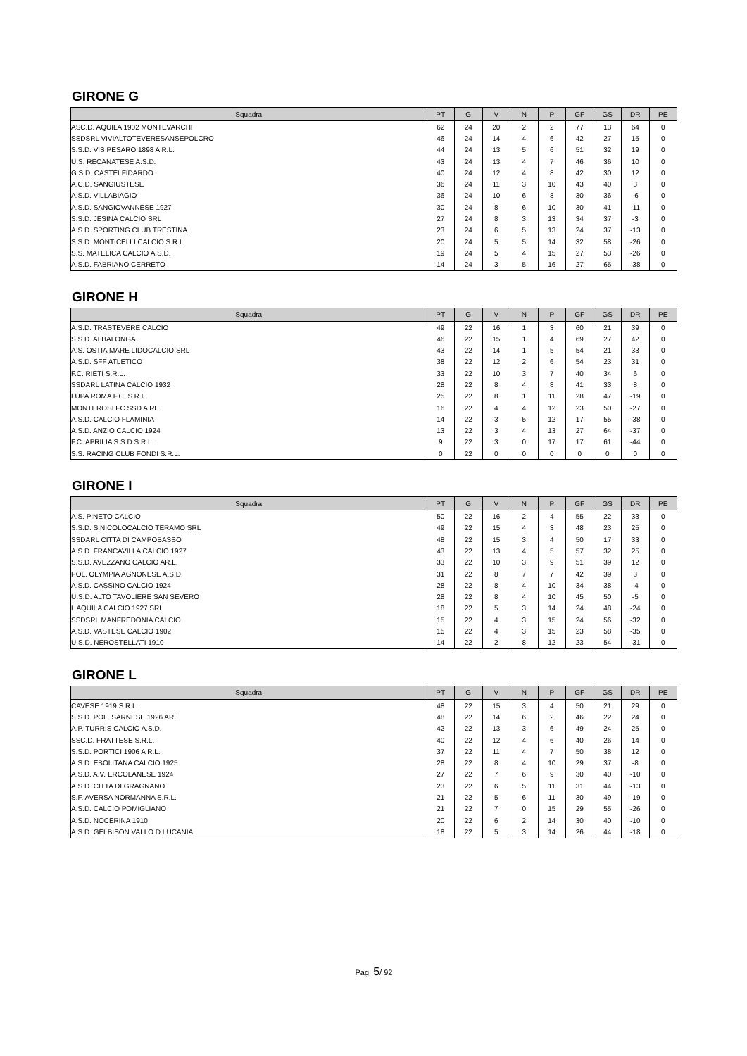GIRONE G
| Squadra | PT | G | V | N | P | GF | GS | DR | PE |
| --- | --- | --- | --- | --- | --- | --- | --- | --- | --- |
| ASC.D. AQUILA 1902 MONTEVARCHI | 62 | 24 | 20 | 2 | 2 | 77 | 13 | 64 | 0 |
| SSDSRL VIVIALTOTEVERESANSEPOLCRO | 46 | 24 | 14 | 4 | 6 | 42 | 27 | 15 | 0 |
| S.S.D. VIS PESARO 1898 A R.L. | 44 | 24 | 13 | 5 | 6 | 51 | 32 | 19 | 0 |
| U.S. RECANATESE A.S.D. | 43 | 24 | 13 | 4 | 7 | 46 | 36 | 10 | 0 |
| G.S.D. CASTELFIDARDO | 40 | 24 | 12 | 4 | 8 | 42 | 30 | 12 | 0 |
| A.C.D. SANGIUSTESE | 36 | 24 | 11 | 3 | 10 | 43 | 40 | 3 | 0 |
| A.S.D. VILLABIAGIO | 36 | 24 | 10 | 6 | 8 | 30 | 36 | -6 | 0 |
| A.S.D. SANGIOVANNESE 1927 | 30 | 24 | 8 | 6 | 10 | 30 | 41 | -11 | 0 |
| S.S.D. JESINA CALCIO SRL | 27 | 24 | 8 | 3 | 13 | 34 | 37 | -3 | 0 |
| A.S.D. SPORTING CLUB TRESTINA | 23 | 24 | 6 | 5 | 13 | 24 | 37 | -13 | 0 |
| S.S.D. MONTICELLI CALCIO S.R.L. | 20 | 24 | 5 | 5 | 14 | 32 | 58 | -26 | 0 |
| S.S. MATELICA CALCIO A.S.D. | 19 | 24 | 5 | 4 | 15 | 27 | 53 | -26 | 0 |
| A.S.D. FABRIANO CERRETO | 14 | 24 | 3 | 5 | 16 | 27 | 65 | -38 | 0 |
GIRONE H
| Squadra | PT | G | V | N | P | GF | GS | DR | PE |
| --- | --- | --- | --- | --- | --- | --- | --- | --- | --- |
| A.S.D. TRASTEVERE CALCIO | 49 | 22 | 16 | 1 | 3 | 60 | 21 | 39 | 0 |
| S.S.D. ALBALONGA | 46 | 22 | 15 | 1 | 4 | 69 | 27 | 42 | 0 |
| A.S. OSTIA MARE LIDOCALCIO SRL | 43 | 22 | 14 | 1 | 5 | 54 | 21 | 33 | 0 |
| A.S.D. SFF ATLETICO | 38 | 22 | 12 | 2 | 6 | 54 | 23 | 31 | 0 |
| F.C. RIETI S.R.L. | 33 | 22 | 10 | 3 | 7 | 40 | 34 | 6 | 0 |
| SSDARL LATINA CALCIO 1932 | 28 | 22 | 8 | 4 | 8 | 41 | 33 | 8 | 0 |
| LUPA ROMA F.C. S.R.L. | 25 | 22 | 8 | 1 | 11 | 28 | 47 | -19 | 0 |
| MONTEROSI FC SSD A RL. | 16 | 22 | 4 | 4 | 12 | 23 | 50 | -27 | 0 |
| A.S.D. CALCIO FLAMINIA | 14 | 22 | 3 | 5 | 12 | 17 | 55 | -38 | 0 |
| A.S.D. ANZIO CALCIO 1924 | 13 | 22 | 3 | 4 | 13 | 27 | 64 | -37 | 0 |
| F.C. APRILIA S.S.D.S.R.L. | 9 | 22 | 3 | 0 | 17 | 17 | 61 | -44 | 0 |
| S.S. RACING CLUB FONDI S.R.L. | 0 | 22 | 0 | 0 | 0 | 0 | 0 | 0 | 0 |
GIRONE I
| Squadra | PT | G | V | N | P | GF | GS | DR | PE |
| --- | --- | --- | --- | --- | --- | --- | --- | --- | --- |
| A.S. PINETO CALCIO | 50 | 22 | 16 | 2 | 4 | 55 | 22 | 33 | 0 |
| S.S.D. S.NICOLOCALCIO TERAMO SRL | 49 | 22 | 15 | 4 | 3 | 48 | 23 | 25 | 0 |
| SSDARL CITTA DI CAMPOBASSO | 48 | 22 | 15 | 3 | 4 | 50 | 17 | 33 | 0 |
| A.S.D. FRANCAVILLA CALCIO 1927 | 43 | 22 | 13 | 4 | 5 | 57 | 32 | 25 | 0 |
| S.S.D. AVEZZANO CALCIO AR.L. | 33 | 22 | 10 | 3 | 9 | 51 | 39 | 12 | 0 |
| POL. OLYMPIA AGNONESE A.S.D. | 31 | 22 | 8 | 7 | 7 | 42 | 39 | 3 | 0 |
| A.S.D. CASSINO CALCIO 1924 | 28 | 22 | 8 | 4 | 10 | 34 | 38 | -4 | 0 |
| U.S.D. ALTO TAVOLIERE SAN SEVERO | 28 | 22 | 8 | 4 | 10 | 45 | 50 | -5 | 0 |
| L AQUILA CALCIO 1927 SRL | 18 | 22 | 5 | 3 | 14 | 24 | 48 | -24 | 0 |
| SSDSRL MANFREDONIA CALCIO | 15 | 22 | 4 | 3 | 15 | 24 | 56 | -32 | 0 |
| A.S.D. VASTESE CALCIO 1902 | 15 | 22 | 4 | 3 | 15 | 23 | 58 | -35 | 0 |
| U.S.D. NEROSTELLATI 1910 | 14 | 22 | 2 | 8 | 12 | 23 | 54 | -31 | 0 |
GIRONE L
| Squadra | PT | G | V | N | P | GF | GS | DR | PE |
| --- | --- | --- | --- | --- | --- | --- | --- | --- | --- |
| CAVESE 1919 S.R.L. | 48 | 22 | 15 | 3 | 4 | 50 | 21 | 29 | 0 |
| S.S.D. POL. SARNESE 1926 ARL | 48 | 22 | 14 | 6 | 2 | 46 | 22 | 24 | 0 |
| A.P. TURRIS CALCIO A.S.D. | 42 | 22 | 13 | 3 | 6 | 49 | 24 | 25 | 0 |
| SSC.D. FRATTESE S.R.L. | 40 | 22 | 12 | 4 | 6 | 40 | 26 | 14 | 0 |
| S.S.D. PORTICI 1906 A R.L. | 37 | 22 | 11 | 4 | 7 | 50 | 38 | 12 | 0 |
| A.S.D. EBOLITANA CALCIO 1925 | 28 | 22 | 8 | 4 | 10 | 29 | 37 | -8 | 0 |
| A.S.D. A.V. ERCOLANESE 1924 | 27 | 22 | 7 | 6 | 9 | 30 | 40 | -10 | 0 |
| A.S.D. CITTA DI GRAGNANO | 23 | 22 | 6 | 5 | 11 | 31 | 44 | -13 | 0 |
| S.F. AVERSA NORMANNA S.R.L. | 21 | 22 | 5 | 6 | 11 | 30 | 49 | -19 | 0 |
| A.S.D. CALCIO POMIGLIANO | 21 | 22 | 7 | 0 | 15 | 29 | 55 | -26 | 0 |
| A.S.D. NOCERINA 1910 | 20 | 22 | 6 | 2 | 14 | 30 | 40 | -10 | 0 |
| A.S.D. GELBISON VALLO D.LUCANIA | 18 | 22 | 5 | 3 | 14 | 26 | 44 | -18 | 0 |
Pag. 5/ 92